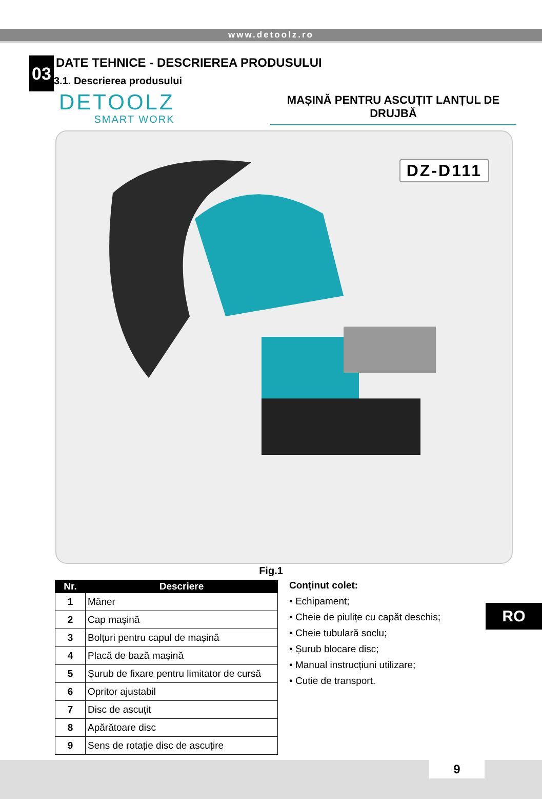www.detoolz.ro
03
DATE TEHNICE - DESCRIEREA PRODUSULUI
3.1. Descrierea produsului
DETOOLZ
SMART WORK
MAȘINĂ PENTRU ASCUȚIT LANȚUL DE DRUJBĂ
DZ-D111
Fig.1
| Nr. | Descriere |
| --- | --- |
| 1 | Mâner |
| 2 | Cap mașină |
| 3 | Bolțuri pentru capul de mașină |
| 4 | Placă de bază mașină |
| 5 | Șurub de fixare pentru limitator de cursă |
| 6 | Opritor ajustabil |
| 7 | Disc de ascuțit |
| 8 | Apărătoare disc |
| 9 | Sens de rotație disc de ascuțire |
Conținut colet:
• Echipament;
• Cheie de piulițe cu capăt deschis;
• Cheie tubulară soclu;
• Șurub blocare disc;
• Manual instrucțiuni utilizare;
• Cutie de transport.
RO
9